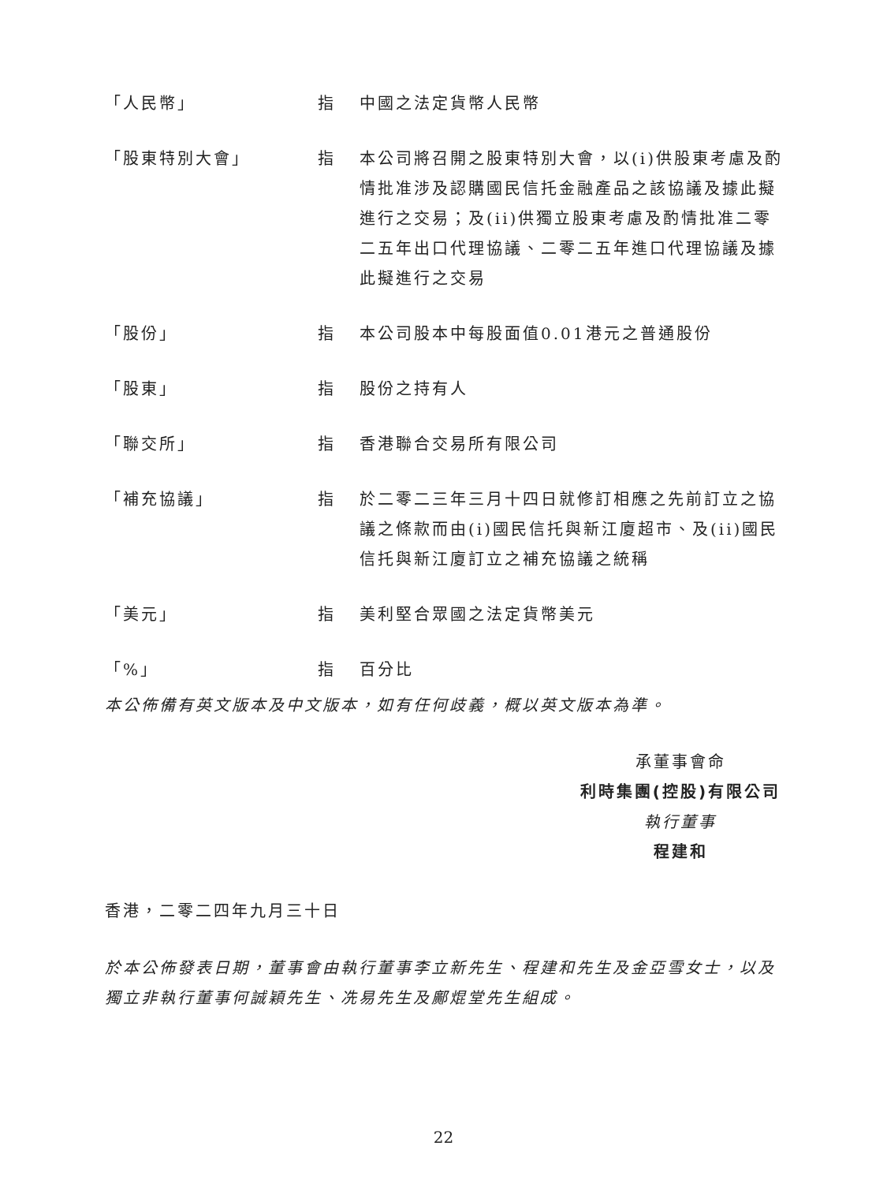「人民幣」 指 中國之法定貨幣人民幣
「股東特別大會」 指 本公司將召開之股東特別大會，以(i)供股東考慮及酌情批准涉及認購國民信托金融產品之該協議及據此擬進行之交易；及(ii)供獨立股東考慮及酌情批准二零二五年出口代理協議、二零二五年進口代理協議及據此擬進行之交易
「股份」 指 本公司股本中每股面值0.01港元之普通股份
「股東」 指 股份之持有人
「聯交所」 指 香港聯合交易所有限公司
「補充協議」 指 於二零二三年三月十四日就修訂相應之先前訂立之協議之條款而由(i)國民信托與新江廈超市、及(ii)國民信托與新江廈訂立之補充協議之統稱
「美元」 指 美利堅合眾國之法定貨幣美元
「%」 指 百分比
本公佈備有英文版本及中文版本，如有任何歧義，概以英文版本為準。
承董事會命
利時集團(控股)有限公司
執行董事
程建和
香港，二零二四年九月三十日
於本公佈發表日期，董事會由執行董事李立新先生、程建和先生及金亞雪女士，以及獨立非執行董事何誠穎先生、冼易先生及鄺焜堂先生組成。
22